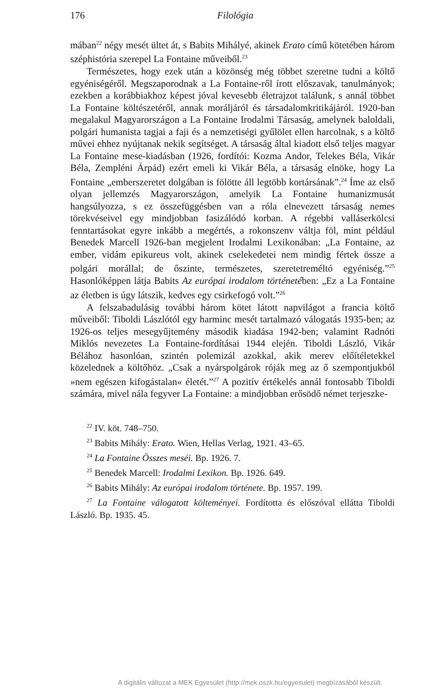176 Filológia
mában<sup>22</sup> négy mesét ültet át, s Babits Mihályé, akinek Erato című kötetében három széphistória szerepel La Fontaine műveiből.<sup>23</sup>
Természetes, hogy ezek után a közönség még többet szeretne tudni a költő egyéniségéről. Megszaporodnak a La Fontaine-ről írott előszavak, tanulmányok; ezekben a korábbiakhoz képest jóval kevesebb életrajzot találunk, s annál többet La Fontaine költészetéről, annak moráljáról és társadalomkritikájáról. 1920-ban megalakul Magyarországon a La Fontaine Irodalmi Társaság, amelynek baloldali, polgári humanista tagjai a faji és a nemzetiségi gyűlölet ellen harcolnak, s a költő művei ehhez nyújtanak nekik segítséget. A társaság által kiadott első teljes magyar La Fontaine mese-kiadásban (1926, fordítói: Kozma Andor, Telekes Béla, Vikár Béla, Zempléni Árpád) ezért emeli ki Vikár Béla, a társaság elnöke, hogy La Fontaine „emberszeretet dolgában is fölötte áll legtöbb kortársának”.<sup>24</sup> Íme az első olyan jellemzés Magyarországon, amelyik La Fontaine humanizmusát hangsúlyozza, s ez összefüggésben van a róla elnevezett társaság nemes törekvéseivel egy mindjobban fasizálódó korban. A régebbi valláserkölcsi fenntartásokat egyre inkább a megértés, a rokonszenv váltja föl, mint például Benedek Marcell 1926-ban megjelent Irodalmi Lexikonában: „La Fontaine, az ember, vidám epikureus volt, akinek cselekedetei nem mindig fértek össze a polgári morállal; de őszinte, természetes, szeretetreméltó egyéniség.”<sup>25</sup> Hasonlóképpen látja Babits Az európai irodalom történetében: „Ez a La Fontaine az életben is úgy látszik, kedves egy csirkefogó volt.”<sup>26</sup>
A felszabadulásig további három kötet látott napvilágot a francia költő műveiből: Tiboldi Lászlótól egy harminc mesét tartalmazó válogatás 1935-ben; az 1926-os teljes mesegyűjtemény második kiadása 1942-ben; valamint Radnóti Miklós nevezetes La Fontaine-fordításai 1944 elején. Tiboldi László, Vikár Bélához hasonlóan, szintén polemizál azokkal, akik merev előítéletekkel közelednek a költőhöz. „Csak a nyárspolgárok róják meg az ő szempontjukból »nem egészen kifogástalan« életét.”<sup>27</sup> A pozitív értékelés annál fontosabb Tiboldi számára, mivel nála fegyver La Fontaine: a mindjobban erősödő német terjeszke-
<sup>22</sup> IV. köt. 748–750.
<sup>23</sup> Babits Mihály: Erato. Wien, Hellas Verlag, 1921. 43–65.
<sup>24</sup> La Fontaine Összes meséi. Bp. 1926. 7.
<sup>25</sup> Benedek Marcell: Irodalmi Lexikon. Bp. 1926. 649.
<sup>26</sup> Babits Mihály: Az európai irodalom története. Bp. 1957. 199.
<sup>27</sup> La Fontaine válogatott költeményei. Fordította és előszóval ellátta Tiboldi László. Bp. 1935. 45.
A digitális változat a MEK Egyesület (http://mek.oszk.hu/egyesulet) megbízásából készült.